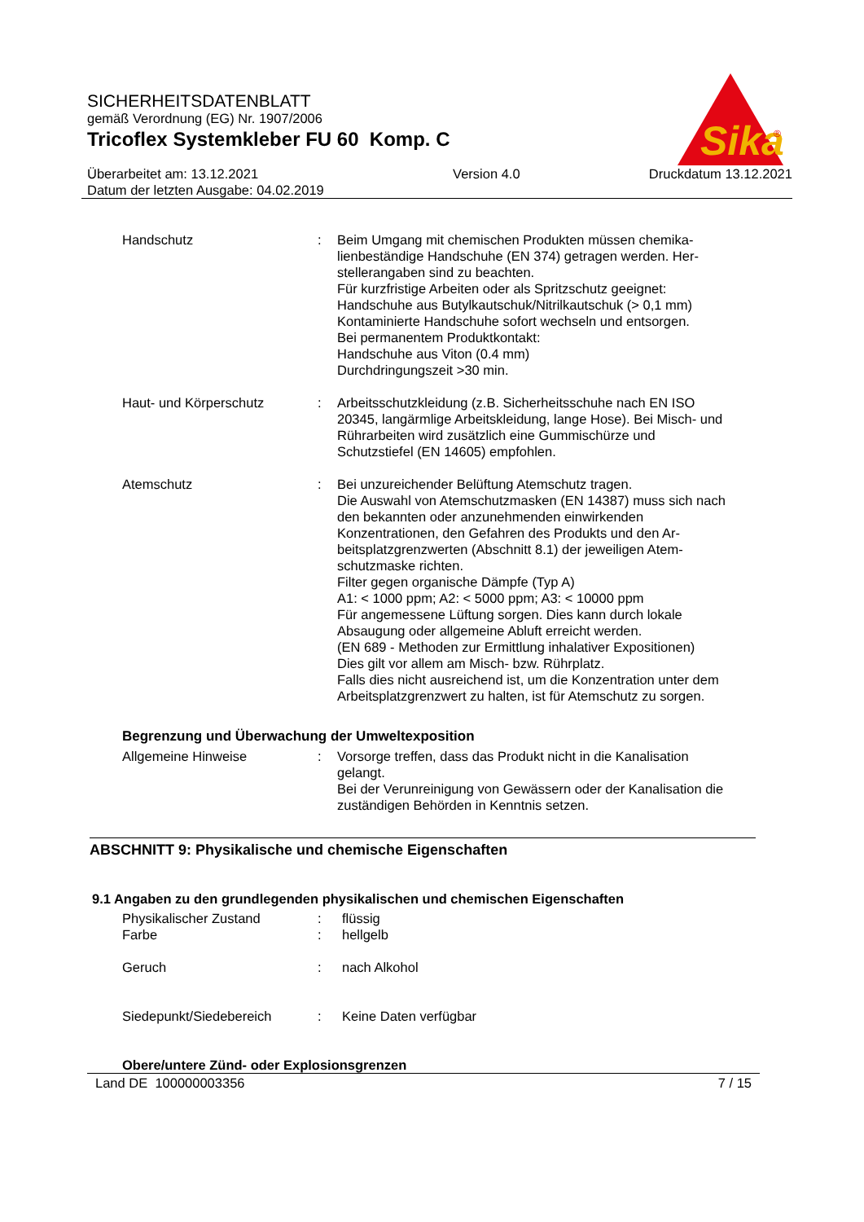SICHERHEITSDATENBLATT
gemäß Verordnung (EG) Nr. 1907/2006
Tricoflex Systemkleber FU 60 Komp. C
Sika
®
Überarbeitet am: 13.12.2021
Datum der letzten Ausgabe: 04.02.2019
Version 4.0 Druckdatum 13.12.2021
Handschutz : Beim Umgang mit chemischen Produkten müssen chemika-lienbeständige Handschuhe (EN 374) getragen werden. Her-stellerangaben sind zu beachten.
Für kurzfristige Arbeiten oder als Spritzschutz geeignet:
Handschuhe aus Butylkautschuk/Nitrilkautschuk (> 0,1 mm)
Kontaminierte Handschuhe sofort wechseln und entsorgen.
Bei permanentem Produktkontakt:
Handschuhe aus Viton (0.4 mm)
Durchdringungszeit >30 min.
Haut- und Körperschutz : Arbeitsschutzkleidung (z.B. Sicherheitsschuhe nach EN ISO 20345, langärmlige Arbeitskleidung, lange Hose). Bei Misch- und Rührarbeiten wird zusätzlich eine Gummischürze und Schutzstiefel (EN 14605) empfohlen.
Atemschutz : Bei unzureichender Belüftung Atemschutz tragen.
Die Auswahl von Atemschutzmasken (EN 14387) muss sich nach den bekannten oder anzunehmenden einwirkenden Konzentrationen, den Gefahren des Produkts und den Ar-beitsplatzgrenzwerten (Abschnitt 8.1) der jeweiligen Atem-schutzmaske richten.
Filter gegen organische Dämpfe (Typ A)
A1: < 1000 ppm; A2: < 5000 ppm; A3: < 10000 ppm
Für angemessene Lüftung sorgen. Dies kann durch lokale Absaugung oder allgemeine Abluft erreicht werden.
(EN 689 - Methoden zur Ermittlung inhalativer Expositionen)
Dies gilt vor allem am Misch- bzw. Rührplatz.
Falls dies nicht ausreichend ist, um die Konzentration unter dem Arbeitsplatzgrenzwert zu halten, ist für Atemschutz zu sorgen.
Begrenzung und Überwachung der Umweltexposition
Allgemeine Hinweise : Vorsorge treffen, dass das Produkt nicht in die Kanalisation gelangt.
Bei der Verunreinigung von Gewässern oder der Kanalisation die zuständigen Behörden in Kenntnis setzen.
ABSCHNITT 9: Physikalische und chemische Eigenschaften
9.1 Angaben zu den grundlegenden physikalischen und chemischen Eigenschaften
Physikalischer Zustand : flüssig
Farbe : hellgelb
Geruch : nach Alkohol
Siedepunkt/Siedebereich : Keine Daten verfügbar
Obere/untere Zünd- oder Explosionsgrenzen
Land DE 100000003356 7 / 15